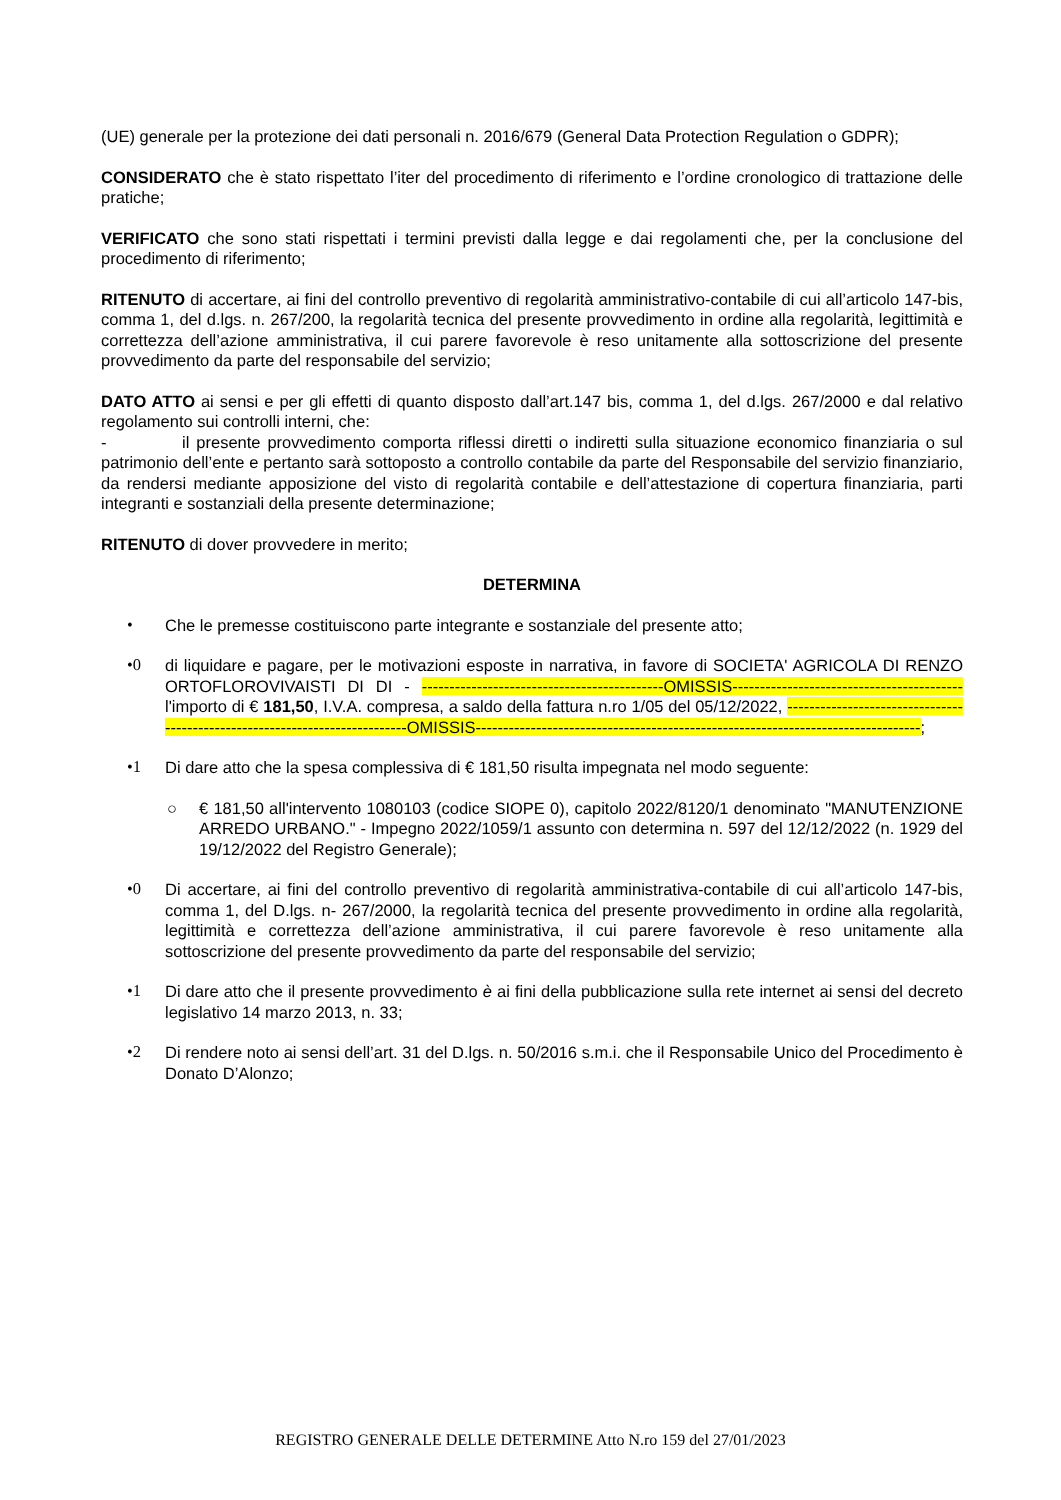(UE) generale per la protezione dei dati personali n. 2016/679 (General Data Protection Regulation o GDPR);
CONSIDERATO che è stato rispettato l’iter del procedimento di riferimento e l’ordine cronologico di trattazione delle pratiche;
VERIFICATO che sono stati rispettati i termini previsti dalla legge e dai regolamenti che, per la conclusione del procedimento di riferimento;
RITENUTO di accertare, ai fini del controllo preventivo di regolarità amministrativo-contabile di cui all’articolo 147-bis, comma 1, del d.lgs. n. 267/200, la regolarità tecnica del presente provvedimento in ordine alla regolarità, legittimità e correttezza dell’azione amministrativa, il cui parere favorevole è reso unitamente alla sottoscrizione del presente provvedimento da parte del responsabile del servizio;
DATO ATTO ai sensi e per gli effetti di quanto disposto dall’art.147 bis, comma 1, del d.lgs. 267/2000 e dal relativo regolamento sui controlli interni, che:
- il presente provvedimento comporta riflessi diretti o indiretti sulla situazione economico finanziaria o sul patrimonio dell’ente e pertanto sarà sottoposto a controllo contabile da parte del Responsabile del servizio finanziario, da rendersi mediante apposizione del visto di regolarità contabile e dell’attestazione di copertura finanziaria, parti integranti e sostanziali della presente determinazione;
RITENUTO di dover provvedere in merito;
DETERMINA
• Che le premesse costituiscono parte integrante e sostanziale del presente atto;
•0 di liquidare e pagare, per le motivazioni esposte in narrativa, in favore di SOCIETA' AGRICOLA DI RENZO ORTOFLOROVIVAISTI DI DI - --------------------------------------------OMISSIS------------------------------------------ l'importo di € 181,50, I.V.A. compresa, a saldo della fattura n.ro 1/05 del 05/12/2022, ----------------------------------------------------------------------------OMISSIS---------------------------------------------------------------------------------;
•1 Di dare atto che la spesa complessiva di € 181,50 risulta impegnata nel modo seguente:
○ € 181,50 all'intervento 1080103 (codice SIOPE 0), capitolo 2022/8120/1 denominato "MANUTENZIONE ARREDO URBANO." - Impegno 2022/1059/1 assunto con determina n. 597 del 12/12/2022 (n. 1929 del 19/12/2022 del Registro Generale);
•0 Di accertare, ai fini del controllo preventivo di regolarità amministrativa-contabile di cui all’articolo 147-bis, comma 1, del D.lgs. n- 267/2000, la regolarità tecnica del presente provvedimento in ordine alla regolarità, legittimità e correttezza dell’azione amministrativa, il cui parere favorevole è reso unitamente alla sottoscrizione del presente provvedimento da parte del responsabile del servizio;
•1 Di dare atto che il presente provvedimento è ai fini della pubblicazione sulla rete internet ai sensi del decreto legislativo 14 marzo 2013, n. 33;
•2 Di rendere noto ai sensi dell’art. 31 del D.lgs. n. 50/2016 s.m.i. che il Responsabile Unico del Procedimento è Donato D’Alonzo;
REGISTRO GENERALE DELLE DETERMINE Atto N.ro 159 del 27/01/2023